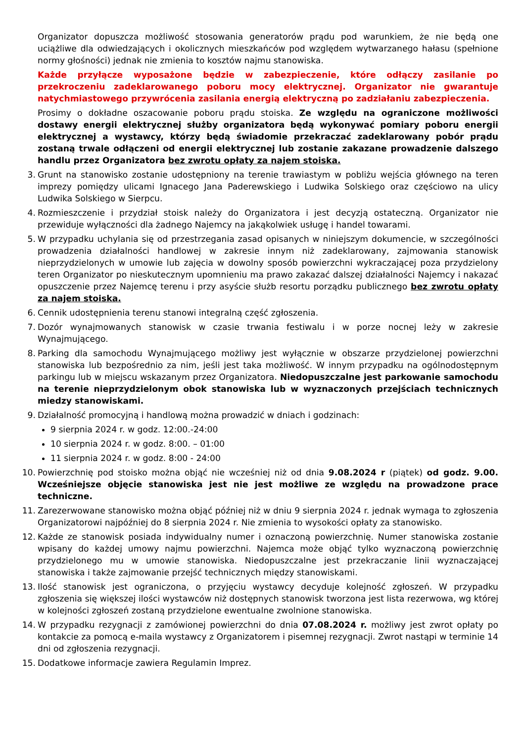Organizator dopuszcza możliwość stosowania generatorów prądu pod warunkiem, że nie będą one uciążliwe dla odwiedzających i okolicznych mieszkańców pod względem wytwarzanego hałasu (spełnione normy głośności) jednak nie zmienia to kosztów najmu stanowiska.
Każde przyłącze wyposażone będzie w zabezpieczenie, które odłączy zasilanie po przekroczeniu zadeklarowanego poboru mocy elektrycznej. Organizator nie gwarantuje natychmiastowego przywrócenia zasilania energią elektryczną po zadziałaniu zabezpieczenia.
Prosimy o dokładne oszacowanie poboru prądu stoiska. Ze względu na ograniczone możliwości dostawy energii elektrycznej służby organizatora będą wykonywać pomiary poboru energii elektrycznej a wystawcy, którzy będą świadomie przekraczać zadeklarowany pobór prądu zostaną trwale odłączeni od energii elektrycznej lub zostanie zakazane prowadzenie dalszego handlu przez Organizatora bez zwrotu opłaty za najem stoiska.
3. Grunt na stanowisko zostanie udostępniony na terenie trawiastym w pobliżu wejścia głównego na teren imprezy pomiędzy ulicami Ignacego Jana Paderewskiego i Ludwika Solskiego oraz częściowo na ulicy Ludwika Solskiego w Sierpcu.
4. Rozmieszczenie i przydział stoisk należy do Organizatora i jest decyzją ostateczną. Organizator nie przewiduje wyłączności dla żadnego Najemcy na jakąkolwiek usługę i handel towarami.
5. W przypadku uchylania się od przestrzegania zasad opisanych w niniejszym dokumencie, w szczególności prowadzenia działalności handlowej w zakresie innym niż zadeklarowany, zajmowania stanowisk nieprzydzielonych w umowie lub zajęcia w dowolny sposób powierzchni wykraczającej poza przydzielony teren Organizator po nieskutecznym upomnieniu ma prawo zakazać dalszej działalności Najemcy i nakazać opuszczenie przez Najemcę terenu i przy asyście służb resortu porządku publicznego bez zwrotu opłaty za najem stoiska.
6. Cennik udostępnienia terenu stanowi integralną część zgłoszenia.
7. Dozór wynajmowanych stanowisk w czasie trwania festiwalu i w porze nocnej leży w zakresie Wynajmującego.
8. Parking dla samochodu Wynajmującego możliwy jest wyłącznie w obszarze przydzielonej powierzchni stanowiska lub bezpośrednio za nim, jeśli jest taka możliwość. W innym przypadku na ogólnodostępnym parkingu lub w miejscu wskazanym przez Organizatora. Niedopuszczalne jest parkowanie samochodu na terenie nieprzydzielonym obok stanowiska lub w wyznaczonych przejściach technicznych miedzy stanowiskami.
9. Działalność promocyjną i handlową można prowadzić w dniach i godzinach:
9 sierpnia 2024 r. w godz. 12:00.-24:00
10 sierpnia 2024 r. w godz. 8:00. – 01:00
11 sierpnia 2024 r. w godz. 8:00 - 24:00
10. Powierzchnię pod stoisko można objąć nie wcześniej niż od dnia 9.08.2024 r (piątek) od godz. 9.00. Wcześniejsze objęcie stanowiska jest nie jest możliwe ze względu na prowadzone prace techniczne.
11. Zarezerwowane stanowisko można objąć później niż w dniu 9 sierpnia 2024 r. jednak wymaga to zgłoszenia Organizatorowi najpóźniej do 8 sierpnia 2024 r. Nie zmienia to wysokości opłaty za stanowisko.
12. Każde ze stanowisk posiada indywidualny numer i oznaczoną powierzchnię. Numer stanowiska zostanie wpisany do każdej umowy najmu powierzchni. Najemca może objąć tylko wyznaczoną powierzchnię przydzielonego mu w umowie stanowiska. Niedopuszczalne jest przekraczanie linii wyznaczającej stanowiska i także zajmowanie przejść technicznych między stanowiskami.
13. Ilość stanowisk jest ograniczona, o przyjęciu wystawcy decyduje kolejność zgłoszeń. W przypadku zgłoszenia się większej ilości wystawców niż dostępnych stanowisk tworzona jest lista rezerwowa, wg której w kolejności zgłoszeń zostaną przydzielone ewentualne zwolnione stanowiska.
14. W przypadku rezygnacji z zamówionej powierzchni do dnia 07.08.2024 r. możliwy jest zwrot opłaty po kontakcie za pomocą e-maila wystawcy z Organizatorem i pisemnej rezygnacji. Zwrot nastąpi w terminie 14 dni od zgłoszenia rezygnacji.
15. Dodatkowe informacje zawiera Regulamin Imprez.